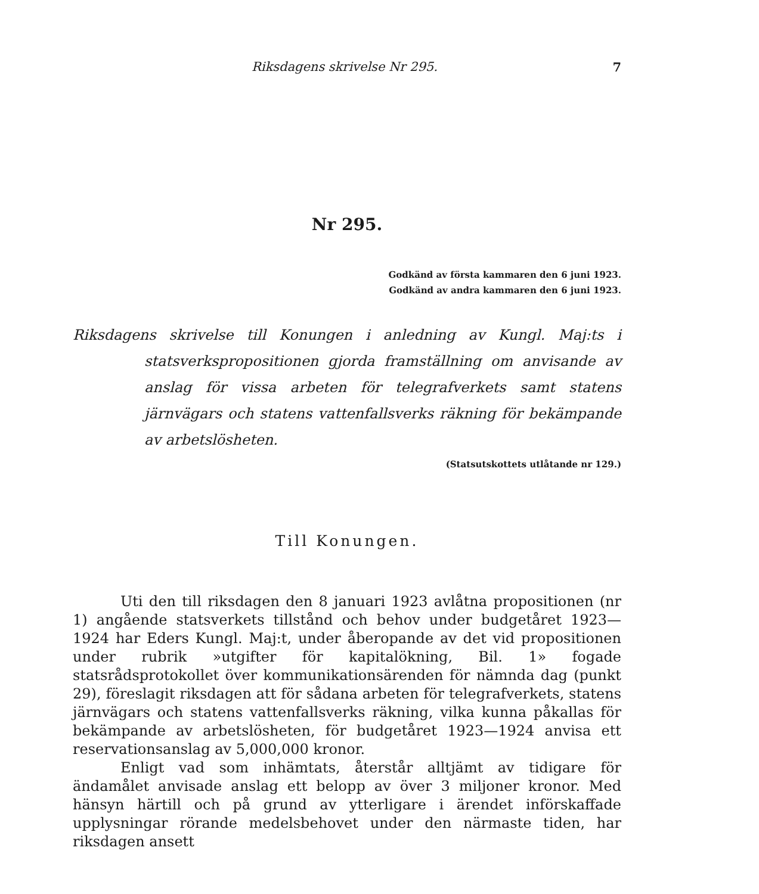Riksdagens skrivelse Nr 295. 7
Nr 295.
Godkänd av första kammaren den 6 juni 1923.
Godkänd av andra kammaren den 6 juni 1923.
Riksdagens skrivelse till Konungen i anledning av Kungl. Maj:ts i statsverkspropositionen gjorda framställning om anvisande av anslag för vissa arbeten för telegrafverkets samt statens järnvägars och statens vattenfallsverks räkning för bekämpande av arbetslösheten.
(Statsutskottets utlåtande nr 129.)
Till Konungen.
Uti den till riksdagen den 8 januari 1923 avlåtna propositionen (nr 1) angående statsverkets tillstånd och behov under budgetåret 1923—1924 har Eders Kungl. Maj:t, under åberopande av det vid propositionen under rubrik »utgifter för kapitalökning, Bil. 1» fogade statsrådsprotokollet över kommunikationsärenden för nämnda dag (punkt 29), föreslagit riksdagen att för sådana arbeten för telegrafverkets, statens järnvägars och statens vattenfallsverks räkning, vilka kunna påkallas för bekämpande av arbetslösheten, för budgetåret 1923—1924 anvisa ett reservationsanslag av 5,000,000 kronor.
Enligt vad som inhämtats, återstår alltjämt av tidigare för ändamålet anvisade anslag ett belopp av över 3 miljoner kronor. Med hänsyn härtill och på grund av ytterligare i ärendet införskaffade upplysningar rörande medelsbehovet under den närmaste tiden, har riksdagen ansett